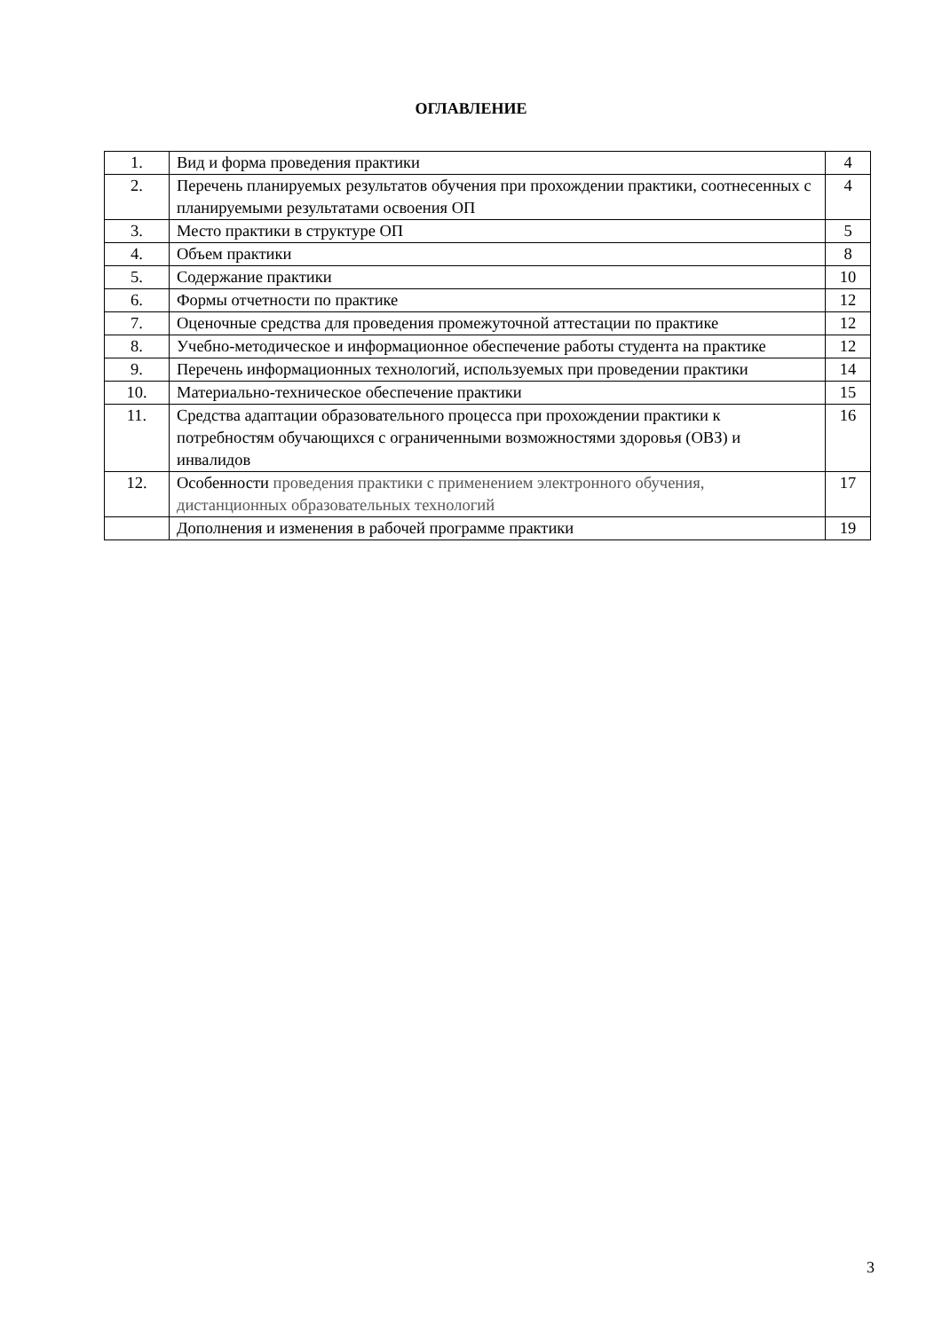ОГЛАВЛЕНИЕ
| 1. | Вид и форма проведения практики | 4 |
| 2. | Перечень планируемых результатов обучения при прохождении практики, соотнесенных с планируемыми результатами освоения ОП | 4 |
| 3. | Место практики в структуре ОП | 5 |
| 4. | Объем практики | 8 |
| 5. | Содержание практики | 10 |
| 6. | Формы отчетности по практике | 12 |
| 7. | Оценочные средства для проведения промежуточной аттестации по практике | 12 |
| 8. | Учебно-методическое и информационное обеспечение работы студента на практике | 12 |
| 9. | Перечень информационных технологий, используемых при проведении практики | 14 |
| 10. | Материально-техническое обеспечение практики | 15 |
| 11. | Средства адаптации образовательного процесса при прохождении практики к потребностям обучающихся с ограниченными возможностями здоровья (ОВЗ) и инвалидов | 16 |
| 12. | Особенности проведения практики с применением электронного обучения, дистанционных образовательных технологий | 17 |
| | Дополнения и изменения в рабочей программе практики | 19 |
3